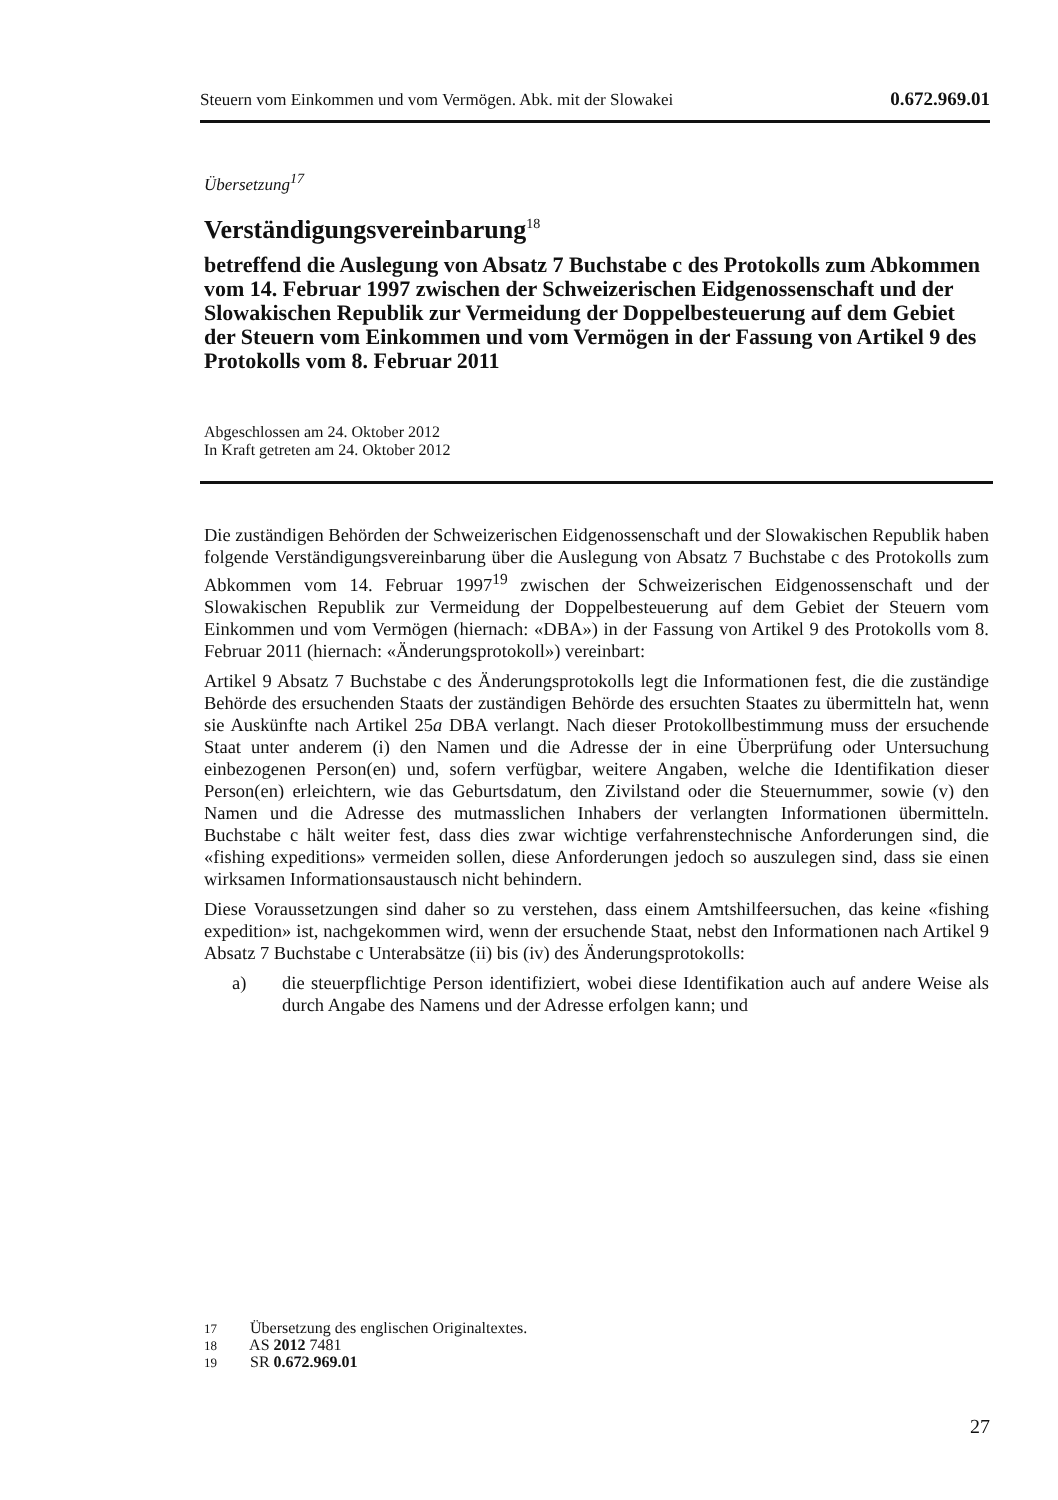Steuern vom Einkommen und vom Vermögen. Abk. mit der Slowakei 0.672.969.01
Übersetzung<sup>17</sup>
Verständigungsvereinbarung<sup>18</sup>
betreffend die Auslegung von Absatz 7 Buchstabe c des Protokolls zum Abkommen vom 14. Februar 1997 zwischen der Schweizerischen Eidgenossenschaft und der Slowakischen Republik zur Vermeidung der Doppelbesteuerung auf dem Gebiet der Steuern vom Einkommen und vom Vermögen in der Fassung von Artikel 9 des Protokolls vom 8. Februar 2011
Abgeschlossen am 24. Oktober 2012
In Kraft getreten am 24. Oktober 2012
Die zuständigen Behörden der Schweizerischen Eidgenossenschaft und der Slowakischen Republik haben folgende Verständigungsvereinbarung über die Auslegung von Absatz 7 Buchstabe c des Protokolls zum Abkommen vom 14. Februar 1997<sup>19</sup> zwischen der Schweizerischen Eidgenossenschaft und der Slowakischen Republik zur Vermeidung der Doppelbesteuerung auf dem Gebiet der Steuern vom Einkommen und vom Vermögen (hiernach: «DBA») in der Fassung von Artikel 9 des Protokolls vom 8. Februar 2011 (hiernach: «Änderungsprotokoll») vereinbart:
Artikel 9 Absatz 7 Buchstabe c des Änderungsprotokolls legt die Informationen fest, die die zuständige Behörde des ersuchenden Staats der zuständigen Behörde des ersuchten Staates zu übermitteln hat, wenn sie Auskünfte nach Artikel 25a DBA verlangt. Nach dieser Protokollbestimmung muss der ersuchende Staat unter anderem (i) den Namen und die Adresse der in eine Überprüfung oder Untersuchung einbezogenen Person(en) und, sofern verfügbar, weitere Angaben, welche die Identifikation dieser Person(en) erleichtern, wie das Geburtsdatum, den Zivilstand oder die Steuernummer, sowie (v) den Namen und die Adresse des mutmasslichen Inhabers der verlangten Informationen übermitteln. Buchstabe c hält weiter fest, dass dies zwar wichtige verfahrenstechnische Anforderungen sind, die «fishing expeditions» vermeiden sollen, diese Anforderungen jedoch so auszulegen sind, dass sie einen wirksamen Informationsaustausch nicht behindern.
Diese Voraussetzungen sind daher so zu verstehen, dass einem Amtshilfeersuchen, das keine «fishing expedition» ist, nachgekommen wird, wenn der ersuchende Staat, nebst den Informationen nach Artikel 9 Absatz 7 Buchstabe c Unterabsätze (ii) bis (iv) des Änderungsprotokolls:
a) die steuerpflichtige Person identifiziert, wobei diese Identifikation auch auf andere Weise als durch Angabe des Namens und der Adresse erfolgen kann; und
17 Übersetzung des englischen Originaltextes.
18 AS 2012 7481
19 SR 0.672.969.01
27